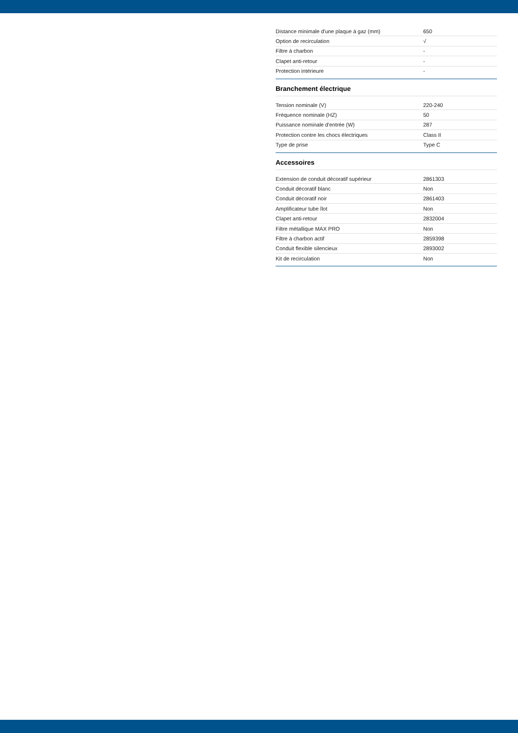| Distance minimale d'une plaque à gaz (mm) | 650 |
| Option de recirculation | √ |
| Filtre à charbon | - |
| Clapet anti-retour | - |
| Protection intérieure | - |
Branchement électrique
| Tension nominale (V) | 220-240 |
| Fréquence nominale (HZ) | 50 |
| Puissance nominale d'entrée (W) | 287 |
| Protection contre les chocs électriques | Class II |
| Type de prise | Type C |
Accessoires
| Extension de conduit décoratif supérieur | 2861303 |
| Conduit décoratif blanc | Non |
| Conduit décoratif noir | 2861403 |
| Amplificateur tube îlot | Non |
| Clapet anti-retour | 2832004 |
| Filtre métallique MAX PRO | Non |
| Filtre à charbon actif | 2859398 |
| Conduit flexible silencieux | 2893002 |
| Kit de recirculation | Non |